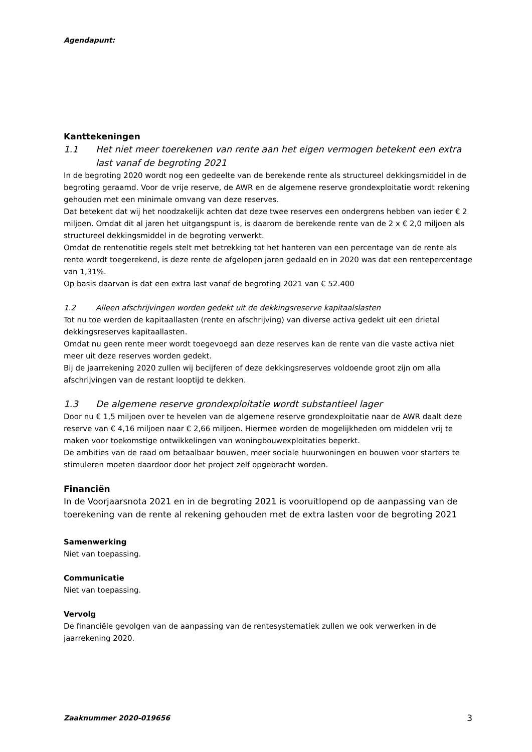Agendapunt:
Kanttekeningen
1.1 Het niet meer toerekenen van rente aan het eigen vermogen betekent een extra last vanaf de begroting 2021
In de begroting 2020 wordt nog een gedeelte van de berekende rente als structureel dekkingsmiddel in de begroting geraamd. Voor de vrije reserve, de AWR en de algemene reserve grondexploitatie wordt rekening gehouden met een minimale omvang van deze reserves.
Dat betekent dat wij het noodzakelijk achten dat deze twee reserves een ondergrens hebben van ieder € 2 miljoen. Omdat dit al jaren het uitgangspunt is, is daarom de berekende rente van de 2 x € 2,0 miljoen als structureel dekkingsmiddel in de begroting verwerkt.
Omdat de rentenotitie regels stelt met betrekking tot het hanteren van een percentage van de rente als rente wordt toegerekend, is deze rente de afgelopen jaren gedaald en in 2020 was dat een rentepercentage van 1,31%.
Op basis daarvan is dat een extra last vanaf de begroting 2021 van € 52.400
1.2 Alleen afschrijvingen worden gedekt uit de dekkingsreserve kapitaalslasten
Tot nu toe werden de kapitaallasten (rente en afschrijving) van diverse activa gedekt uit een drietal dekkingsreserves kapitaallasten.
Omdat nu geen rente meer wordt toegevoegd aan deze reserves kan de rente van die vaste activa niet meer uit deze reserves worden gedekt.
Bij de jaarrekening 2020 zullen wij becijferen of deze dekkingsreserves voldoende groot zijn om alla afschrijvingen van de restant looptijd te dekken.
1.3 De algemene reserve grondexploitatie wordt substantieel lager
Door nu € 1,5 miljoen over te hevelen van de algemene reserve grondexploitatie naar de AWR daalt deze reserve van € 4,16 miljoen naar € 2,66 miljoen. Hiermee worden de mogelijkheden om middelen vrij te maken voor toekomstige ontwikkelingen van woningbouwexploitaties beperkt.
De ambities van de raad om betaalbaar bouwen, meer sociale huurwoningen en bouwen voor starters te stimuleren moeten daardoor door het project zelf opgebracht worden.
Financiën
In de Voorjaarsnota 2021 en in de begroting 2021 is vooruitlopend op de aanpassing van de toerekening van de rente al rekening gehouden met de extra lasten voor de begroting 2021
Samenwerking
Niet van toepassing.
Communicatie
Niet van toepassing.
Vervolg
De financiële gevolgen van de aanpassing van de rentesystematiek zullen we ook verwerken in de jaarrekening 2020.
Zaaknummer 2020-019656
3